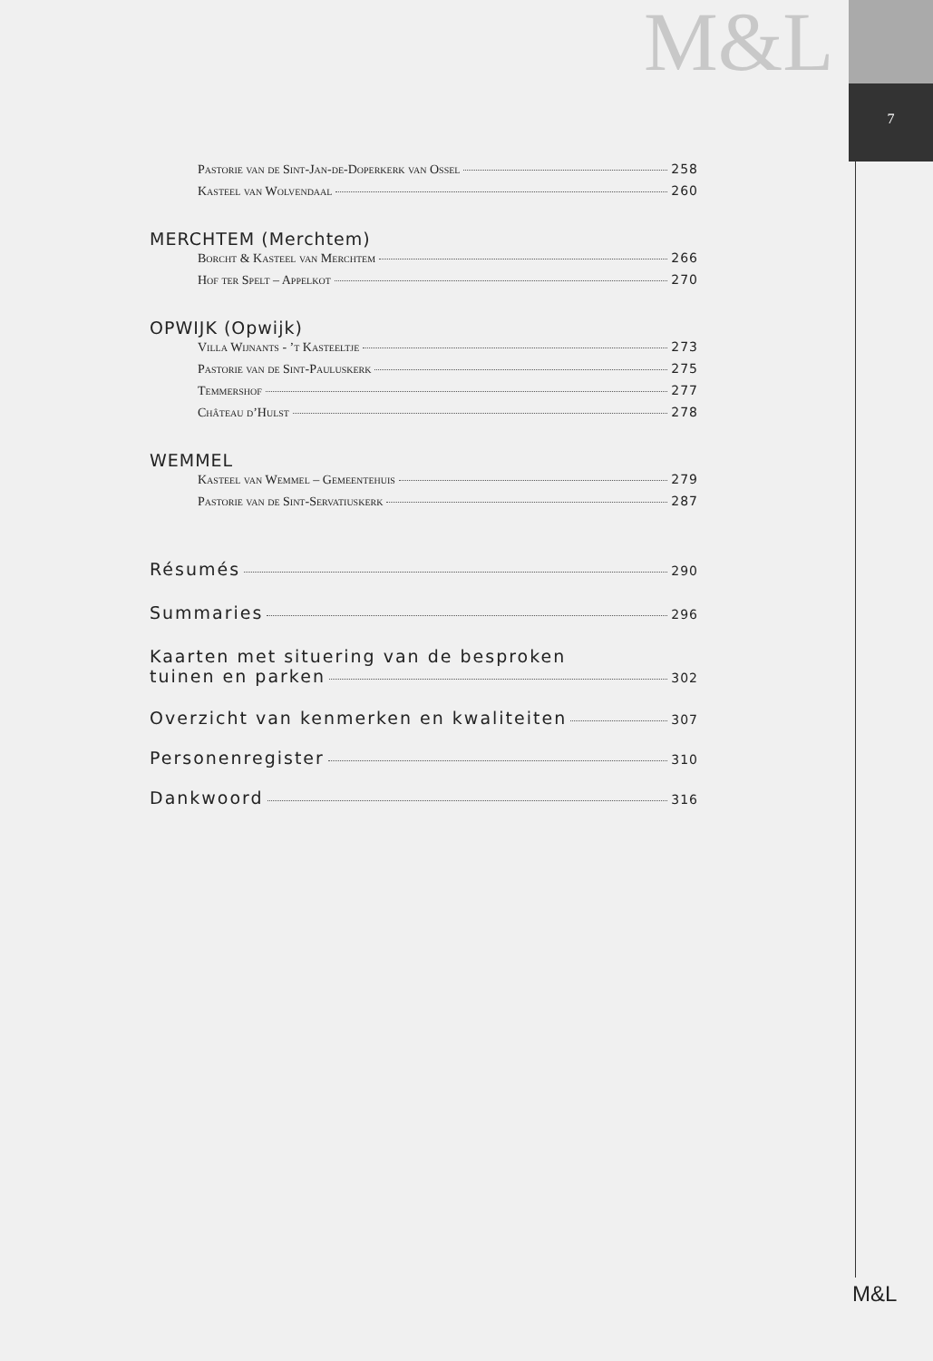M&L
7
Pastorie van de Sint-Jan-de-Doperkerk van Ossel 258
Kasteel van Wolvendaal 260
MERCHTEM (Merchtem)
Borcht & Kasteel van Merchtem 266
Hof ter Spelt – Appelkot 270
OPWIJK (Opwijk)
Villa Wijnants - ’t Kasteeltje 273
Pastorie van de Sint-Pauluskerk 275
Temmershof 277
Château d’Hulst 278
WEMMEL
Kasteel van Wemmel – Gemeentehuis 279
Pastorie van de Sint-Servatiuskerk 287
Résumés 290
Summaries 296
Kaarten met situering van de besproken
tuinen en parken 302
Overzicht van kenmerken en kwaliteiten 307
Personenregister 310
Dankwoord 316
M&L